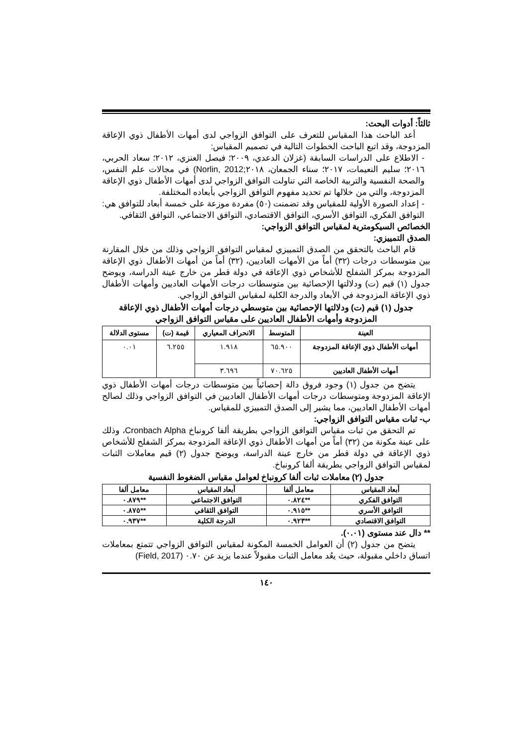ثالثاً: أدوات البحث:
أعد الباحث هذا المقياس للتعرف على التوافق الزواجي لدى أمهات الأطفال ذوي الإعاقة المزدوجة، وقد اتبع الباحث الخطوات التالية في تصميم المقياس:
- الاطلاع على الدراسات السابقة (غزلان الدعدي، ٢٠٠٩؛ فيصل العنزي، ٢٠١٢؛ سعاد الحربي، ٢٠١٦؛ سليم النعيمات، ٢٠١٧؛ سناء الجمعان، ٢٠١٨;Norlin, 2012) في مجالات علم النفس، والصحة النفسية والتربية الخاصة التي تناولت التوافق الزواجي لدى أمهات الأطفال ذوي الإعاقة المزدوجة، والتي من خلالها تم تحديد مفهوم التوافق الزواجي بأبعاده المختلفة.
- إعداد الصورة الأولية للمقياس وقد تضمنت (٥٠) مفردة موزعة على خمسة أبعاد للتوافق هي: التوافق الفكري، التوافق الأسري، التوافق الاقتصادي، التوافق الاجتماعي، التوافق الثقافي.
الخصائص السيكومترية لمقياس التوافق الزواجي:
الصدق التمييزي:
قام الباحث بالتحقق من الصدق التمييزي لمقياس التوافق الزواجي وذلك من خلال المقارنة بين متوسطات درجات (٣٢) أماً من الأمهات العاديين، (٣٢) أماً من أمهات الأطفال ذوي الإعاقة المزدوجة بمركز الشفلح للأشخاص ذوي الإعاقة في دولة قطر من خارج عينة الدراسة، ويوضح جدول (١) قيم (ت) ودلالتها الإحصائية بين متوسطات درجات الأمهات العاديين وأمهات الأطفال ذوي الإعاقة المزدوجة في الأبعاد والدرجة الكلية لمقياس التوافق الزواجي.
جدول (١) قيم (ت) ودلالتها الإحصائية بين متوسطي درجات أمهات الأطفال ذوي الإعاقة المزدوجة وأمهات الأطفال العاديين على مقياس التوافق الزواجي
| العينة | المتوسط | الانحراف المعياري | قيمة (ت) | مستوى الدلالة |
| --- | --- | --- | --- | --- |
| أمهات الأطفال ذوي الإعاقة المزدوجة | ٦٥.٩٠٠ | ١.٩١٨ | ٦.٢٥٥ | ٠.٠١ |
| أمهات الأطفال العاديين | ٧٠.٦٢٥ | ٣.٦٩٦ | | |
يتضح من جدول (١) وجود فروق دالة إحصائياً بين متوسطات درجات أمهات الأطفال ذوي الإعاقة المزدوجة ومتوسطات درجات أمهات الأطفال العاديين في التوافق الزواجي وذلك لصالح أمهات الأطفال العاديين، مما يشير إلى الصدق التمييزي للمقياس.
ب- ثبات مقياس التوافق الزواجي:
تم التحقق من ثبات مقياس التوافق الزواجي بطريقة ألفا كرونباخ Cronbach Alpha، وذلك على عينة مكونة من (٣٢) أماً من أمهات الأطفال ذوي الإعاقة المزدوجة بمركز الشفلح للأشخاص ذوي الإعاقة في دولة قطر من خارج عينة الدراسة، ويوضح جدول (٢) قيم معاملات الثبات لمقياس التوافق الزواجي بطريقة ألفا كرونباخ.
جدول (٢) معاملات ثبات ألفا كرونباخ لعوامل مقياس الضغوط النفسية
| أبعاد المقياس | معامل ألفا | أبعاد المقياس | معامل ألفا |
| --- | --- | --- | --- |
| التوافق الفكري | **٠.٨٢٤ | التوافق الاجتماعي | **٠.٨٧٩ |
| التوافق الأسري | **٠.٩١٥ | التوافق الثقافي | **٠.٨٧٥ |
| التوافق الاقتصادي | **٠.٩٢٣ | الدرجة الكلية | **٠.٩٣٧ |
** دال عند مستوى (٠.٠١).
يتضح من جدول (٢) أن العوامل الخمسة المكونة لمقياس التوافق الزواجي تتمتع بمعاملات اتساق داخلي مقبولة، حيث يعُد معامل الثبات مقبولاً عندما يزيد عن ٠.٧٠ (Field, 2017)
١٤٠